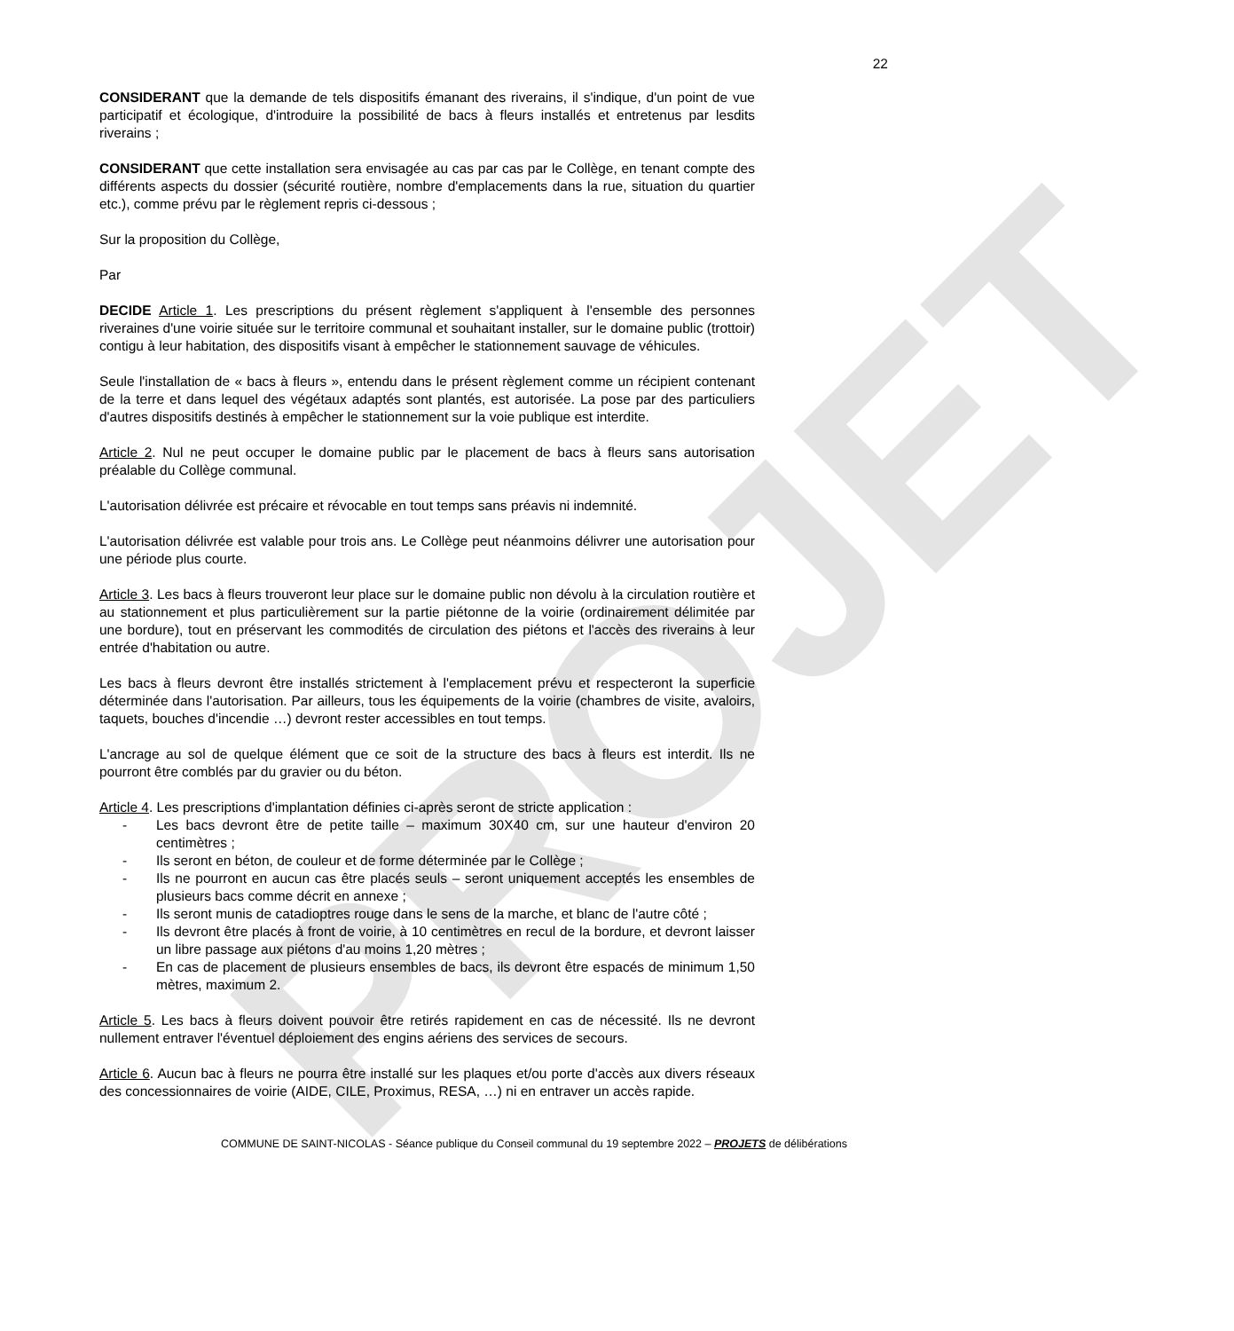PROJET
22
CONSIDERANT que la demande de tels dispositifs émanant des riverains, il s'indique, d'un point de vue participatif et écologique, d'introduire la possibilité de bacs à fleurs installés et entretenus par lesdits riverains ;
CONSIDERANT que cette installation sera envisagée au cas par cas par le Collège, en tenant compte des différents aspects du dossier (sécurité routière, nombre d'emplacements dans la rue, situation du quartier etc.), comme prévu par le règlement repris ci-dessous ;
Sur la proposition du Collège,
Par
DECIDE Article 1. Les prescriptions du présent règlement s'appliquent à l'ensemble des personnes riveraines d'une voirie située sur le territoire communal et souhaitant installer, sur le domaine public (trottoir) contigu à leur habitation, des dispositifs visant à empêcher le stationnement sauvage de véhicules.
Seule l'installation de « bacs à fleurs », entendu dans le présent règlement comme un récipient contenant de la terre et dans lequel des végétaux adaptés sont plantés, est autorisée. La pose par des particuliers d'autres dispositifs destinés à empêcher le stationnement sur la voie publique est interdite.
Article 2. Nul ne peut occuper le domaine public par le placement de bacs à fleurs sans autorisation préalable du Collège communal.
L'autorisation délivrée est précaire et révocable en tout temps sans préavis ni indemnité.
L'autorisation délivrée est valable pour trois ans. Le Collège peut néanmoins délivrer une autorisation pour une période plus courte.
Article 3. Les bacs à fleurs trouveront leur place sur le domaine public non dévolu à la circulation routière et au stationnement et plus particulièrement sur la partie piétonne de la voirie (ordinairement délimitée par une bordure), tout en préservant les commodités de circulation des piétons et l'accès des riverains à leur entrée d'habitation ou autre.
Les bacs à fleurs devront être installés strictement à l'emplacement prévu et respecteront la superficie déterminée dans l'autorisation. Par ailleurs, tous les équipements de la voirie (chambres de visite, avaloirs, taquets, bouches d'incendie …) devront rester accessibles en tout temps.
L'ancrage au sol de quelque élément que ce soit de la structure des bacs à fleurs est interdit. Ils ne pourront être comblés par du gravier ou du béton.
Article 4. Les prescriptions d'implantation définies ci-après seront de stricte application :
- Les bacs devront être de petite taille – maximum 30X40 cm, sur une hauteur d'environ 20 centimètres ;
- Ils seront en béton, de couleur et de forme déterminée par le Collège ;
- Ils ne pourront en aucun cas être placés seuls – seront uniquement acceptés les ensembles de plusieurs bacs comme décrit en annexe ;
- Ils seront munis de catadioptres rouge dans le sens de la marche, et blanc de l'autre côté ;
- Ils devront être placés à front de voirie, à 10 centimètres en recul de la bordure, et devront laisser un libre passage aux piétons d'au moins 1,20 mètres ;
- En cas de placement de plusieurs ensembles de bacs, ils devront être espacés de minimum 1,50 mètres, maximum 2.
Article 5. Les bacs à fleurs doivent pouvoir être retirés rapidement en cas de nécessité. Ils ne devront nullement entraver l'éventuel déploiement des engins aériens des services de secours.
Article 6. Aucun bac à fleurs ne pourra être installé sur les plaques et/ou porte d'accès aux divers réseaux des concessionnaires de voirie (AIDE, CILE, Proximus, RESA, …) ni en entraver un accès rapide.
COMMUNE DE SAINT-NICOLAS - Séance publique du Conseil communal du 19 septembre 2022 – PROJETS de délibérations